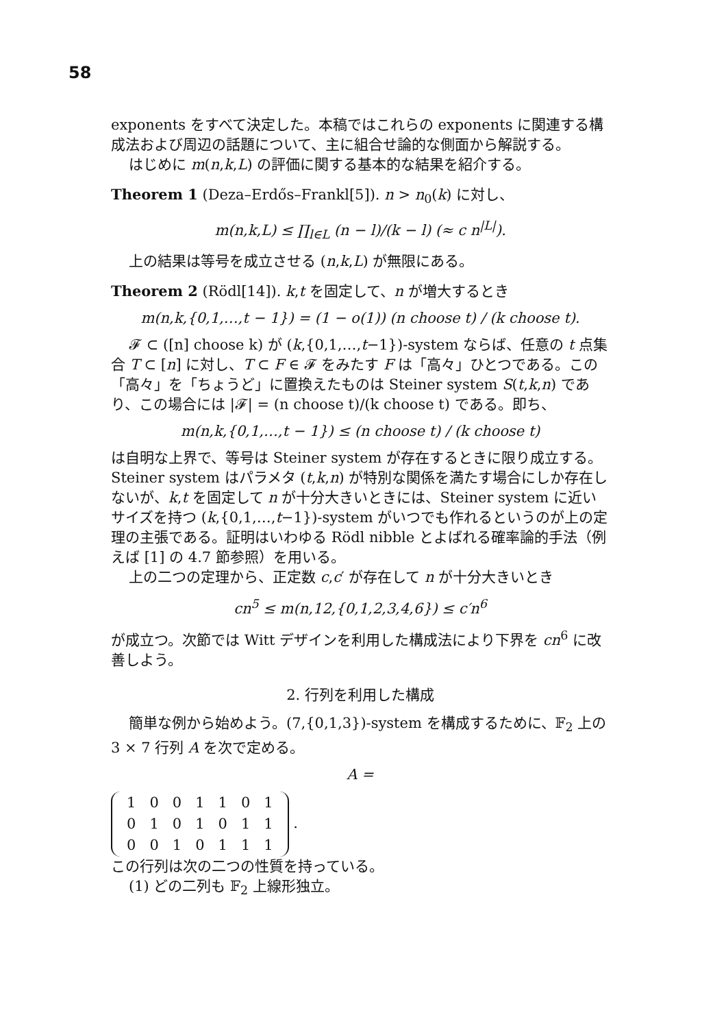58
exponents をすべて決定した。本稿ではこれらの exponents に関連する構成法および周辺の話題について、主に組合せ論的な側面から解説する。
はじめに m(n,k,L) の評価に関する基本的な結果を紹介する。
Theorem 1 (Deza–Erdős–Frankl[5]). n > n<sub>0</sub>(k) に対し、
m(n,k,L) ≤ ∏<sub>l∈L</sub> (n − l)/(k − l) (≈ c n<sup>|L|</sup>).
上の結果は等号を成立させる (n,k,L) が無限にある。
Theorem 2 (Rödl[14]). k,t を固定して、n が増大するとき
m(n,k,{0,1,…,t − 1}) = (1 − o(1)) (n choose t) / (k choose t).
𝓕 ⊂ ([n] choose k) が (k,{0,1,…,t−1})-system ならば、任意の t 点集合 T ⊂ [n] に対し、T ⊂ F ∈ 𝓕 をみたす F は「高々」ひとつである。この「高々」を「ちょうど」に置換えたものは Steiner system S(t,k,n) であり、この場合には |𝓕| = (n choose t)/(k choose t) である。即ち、
m(n,k,{0,1,…,t − 1}) ≤ (n choose t) / (k choose t)
は自明な上界で、等号は Steiner system が存在するときに限り成立する。Steiner system はパラメタ (t,k,n) が特別な関係を満たす場合にしか存在しないが、k,t を固定して n が十分大きいときには、Steiner system に近いサイズを持つ (k,{0,1,…,t−1})-system がいつでも作れるというのが上の定理の主張である。証明はいわゆる Rödl nibble とよばれる確率論的手法（例えば [1] の 4.7 節参照）を用いる。
上の二つの定理から、正定数 c,c′ が存在して n が十分大きいとき
cn<sup>5</sup> ≤ m(n,12,{0,1,2,3,4,6}) ≤ c′n<sup>6</sup>
が成立つ。次節では Witt デザインを利用した構成法により下界を cn<sup>6</sup> に改善しよう。
2. 行列を利用した構成
簡単な例から始めよう。(7,{0,1,3})-system を構成するために、𝔽<sub>2</sub> 上の 3 × 7 行列 A を次で定める。
A =
| 1 | 0 | 0 | 1 | 1 | 0 | 1 |
| 0 | 1 | 0 | 1 | 0 | 1 | 1 |
| 0 | 0 | 1 | 0 | 1 | 1 | 1 |
.
この行列は次の二つの性質を持っている。
(1) どの二列も 𝔽<sub>2</sub> 上線形独立。